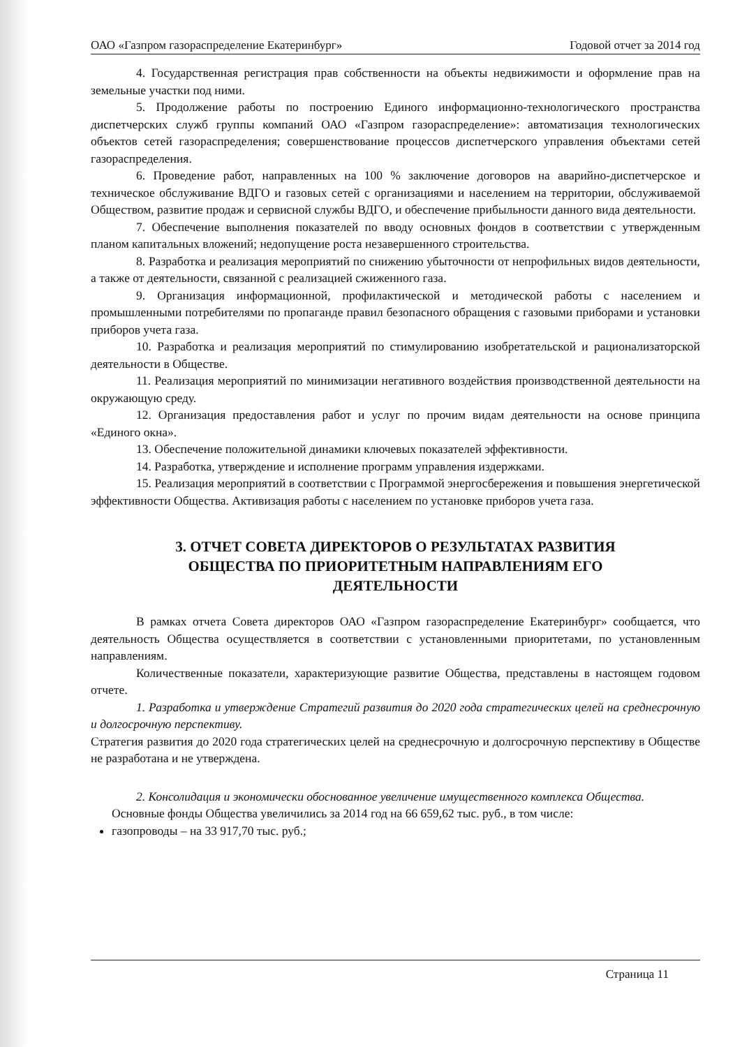ОАО «Газпром газораспределение Екатеринбург» Годовой отчет за 2014 год
4. Государственная регистрация прав собственности на объекты недвижимости и оформление прав на земельные участки под ними.
5. Продолжение работы по построению Единого информационно-технологического пространства диспетчерских служб группы компаний ОАО «Газпром газораспределение»: автоматизация технологических объектов сетей газораспределения; совершенствование процессов диспетчерского управления объектами сетей газораспределения.
6. Проведение работ, направленных на 100 % заключение договоров на аварийно-диспетчерское и техническое обслуживание ВДГО и газовых сетей с организациями и населением на территории, обслуживаемой Обществом, развитие продаж и сервисной службы ВДГО, и обеспечение прибыльности данного вида деятельности.
7. Обеспечение выполнения показателей по вводу основных фондов в соответствии с утвержденным планом капитальных вложений; недопущение роста незавершенного строительства.
8. Разработка и реализация мероприятий по снижению убыточности от непрофильных видов деятельности, а также от деятельности, связанной с реализацией сжиженного газа.
9. Организация информационной, профилактической и методической работы с населением и промышленными потребителями по пропаганде правил безопасного обращения с газовыми приборами и установки приборов учета газа.
10. Разработка и реализация мероприятий по стимулированию изобретательской и рационализаторской деятельности в Обществе.
11. Реализация мероприятий по минимизации негативного воздействия производственной деятельности на окружающую среду.
12. Организация предоставления работ и услуг по прочим видам деятельности на основе принципа «Единого окна».
13. Обеспечение положительной динамики ключевых показателей эффективности.
14. Разработка, утверждение и исполнение программ управления издержками.
15. Реализация мероприятий в соответствии с Программой энергосбережения и повышения энергетической эффективности Общества. Активизация работы с населением по установке приборов учета газа.
3. ОТЧЕТ СОВЕТА ДИРЕКТОРОВ О РЕЗУЛЬТАТАХ РАЗВИТИЯ
ОБЩЕСТВА ПО ПРИОРИТЕТНЫМ НАПРАВЛЕНИЯМ ЕГО
ДЕЯТЕЛЬНОСТИ
В рамках отчета Совета директоров ОАО «Газпром газораспределение Екатеринбург» сообщается, что деятельность Общества осуществляется в соответствии с установленными приоритетами, по установленным направлениям.
Количественные показатели, характеризующие развитие Общества, представлены в настоящем годовом отчете.
1. Разработка и утверждение Стратегий развития до 2020 года стратегических целей на среднесрочную и долгосрочную перспективу.
Стратегия развития до 2020 года стратегических целей на среднесрочную и долгосрочную перспективу в Обществе не разработана и не утверждена.
2. Консолидация и экономически обоснованное увеличение имущественного комплекса Общества.
Основные фонды Общества увеличились за 2014 год на 66 659,62 тыс. руб., в том числе:
газопроводы – на 33 917,70 тыс. руб.;
Страница 11